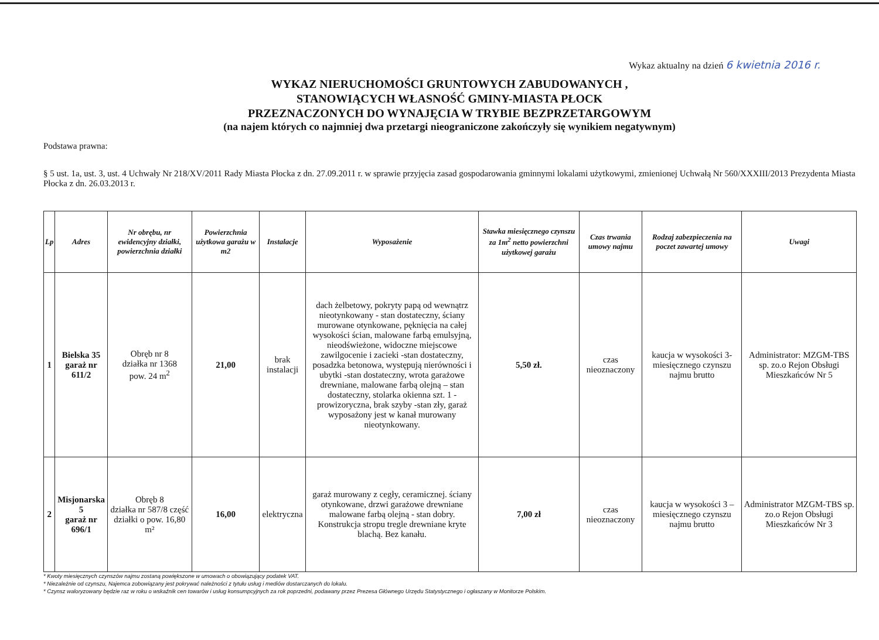Wykaz aktualny na dzień 6 kwietnia 2016 r.
WYKAZ NIERUCHOMOŚCI GRUNTOWYCH ZABUDOWANYCH ,
STANOWIĄCYCH WŁASNOŚĆ GMINY-MIASTA PŁOCK
PRZEZNACZONYCH DO WYNAJĘCIA W TRYBIE BEZPRZETARGOWYM
(na najem których co najmniej dwa przetargi nieograniczone zakończyły się wynikiem negatywnym)
Podstawa prawna:
§ 5 ust. 1a, ust. 3, ust. 4 Uchwały Nr 218/XV/2011 Rady Miasta Płocka z dn. 27.09.2011 r. w sprawie przyjęcia zasad gospodarowania gminnymi lokalami użytkowymi, zmienionej Uchwałą Nr 560/XXXIII/2013 Prezydenta Miasta Płocka z dn. 26.03.2013 r.
| Lp | Adres | Nr obrębu, nr ewidencyjny działki, powierzchnia działki | Powierzchnia użytkowa garażu w m2 | Instalacje | Wyposażenie | Stawka miesięcznego czynszu za 1m<sup>2</sup> netto powierzchni użytkowej garażu | Czas trwania umowy najmu | Rodzaj zabezpieczenia na poczet zawartej umowy | Uwagi |
| --- | --- | --- | --- | --- | --- | --- | --- | --- | --- |
| 1 | Bielska 35 garaż nr 611/2 | Obręb nr 8 działka nr 1368 pow. 24 m<sup>2</sup> | 21,00 | brak instalacji | dach żelbetowy, pokryty papą od wewnątrz nieotynkowany - stan dostateczny, ściany murowane otynkowane, pęknięcia na całej wysokości ścian, malowane farbą emulsyjną, nieodświeżone, widoczne miejscowe zawilgocenie i zacieki -stan dostateczny, posadzka betonowa, występują nierówności i ubytki -stan dostateczny, wrota garażowe drewniane, malowane farbą olejną – stan dostateczny, stolarka okienna szt. 1 -prowizoryczna, brak szyby -stan zły, garaż wyposażony jest w kanał murowany nieotynkowany. | 5,50 zł. | czas nieoznaczony | kaucja w wysokości 3-miesięcznego czynszu najmu brutto | Administrator: MZGM-TBS sp. zo.o Rejon Obsługi Mieszkańców Nr 5 |
| 2 | Misjonarska 5 garaż nr 696/1 | Obręb 8 działka nr 587/8 część działki o pow. 16,80 m² | 16,00 | elektryczna | garaż murowany z cegły, ceramicznej. ściany otynkowane, drzwi garażowe drewniane malowane farbą olejną - stan dobry. Konstrukcja stropu tregle drewniane kryte blachą. Bez kanału. | 7,00 zł | czas nieoznaczony | kaucja w wysokości 3 – miesięcznego czynszu najmu brutto | Administrator MZGM-TBS sp. zo.o Rejon Obsługi Mieszkańców Nr 3 |
* Kwoty miesięcznych czynszów najmu zostaną powiększone w umowach o obowiązujący podatek VAT.
* Niezależnie od czynszu, Najemca zobowiązany jest pokrywać należności z tytułu usług i mediów dostarczanych do lokalu.
* Czynsz waloryzowany będzie raz w roku o wskaźnik cen towarów i usług konsumpcyjnych za rok poprzedni, podawany przez Prezesa Głównego Urzędu Statystycznego i ogłaszany w Monitorze Polskim.